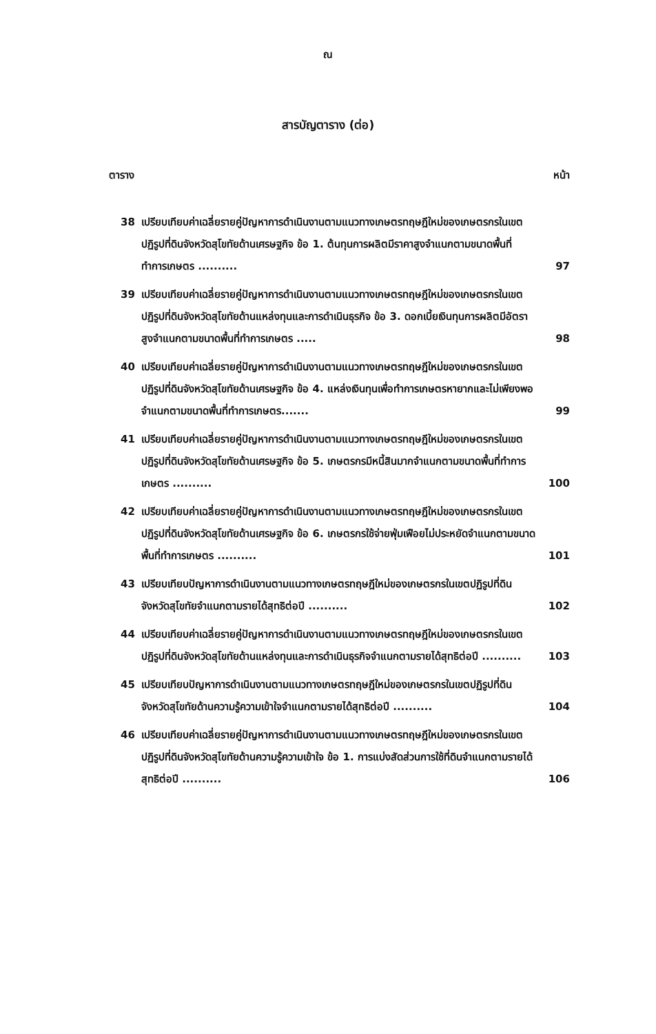ณ
สารบัญตาราง (ต่อ)
ตาราง หน้า
38 เปรียบเทียบค่าเฉลี่ยรายคู่ปัญหาการดำเนินงานตามแนวทางเกษตรทฤษฎีใหม่ของเกษตรกรในเขตปฏิรูปที่ดินจังหวัดสุโขทัยด้านเศรษฐกิจ ข้อ 1. ต้นทุนการผลิตมีราคาสูงจำแนกตามขนาดพื้นที่ทำการเกษตร .......... 97
39 เปรียบเทียบค่าเฉลี่ยรายคู่ปัญหาการดำเนินงานตามแนวทางเกษตรทฤษฎีใหม่ของเกษตรกรในเขตปฏิรูปที่ดินจังหวัดสุโขทัยด้านแหล่งทุนและการดำเนินธุรกิจ ข้อ 3. ดอกเบี้ยเงินทุนการผลิตมีอัตราสูงจำแนกตามขนาดพื้นที่ทำการเกษตร ..... 98
40 เปรียบเทียบค่าเฉลี่ยรายคู่ปัญหาการดำเนินงานตามแนวทางเกษตรทฤษฎีใหม่ของเกษตรกรในเขตปฏิรูปที่ดินจังหวัดสุโขทัยด้านเศรษฐกิจ ข้อ 4. แหล่งเงินทุนเพื่อทำการเกษตรหายากและไม่เพียงพอจำแนกตามขนาดพื้นที่ทำการเกษตร....... 99
41 เปรียบเทียบค่าเฉลี่ยรายคู่ปัญหาการดำเนินงานตามแนวทางเกษตรทฤษฎีใหม่ของเกษตรกรในเขตปฏิรูปที่ดินจังหวัดสุโขทัยด้านเศรษฐกิจ ข้อ 5. เกษตรกรมีหนี้สินมากจำแนกตามขนาดพื้นที่ทำการเกษตร .......... 100
42 เปรียบเทียบค่าเฉลี่ยรายคู่ปัญหาการดำเนินงานตามแนวทางเกษตรทฤษฎีใหม่ของเกษตรกรในเขตปฏิรูปที่ดินจังหวัดสุโขทัยด้านเศรษฐกิจ ข้อ 6. เกษตรกรใช้จ่ายฟุ่มเฟือยไม่ประหยัดจำแนกตามขนาดพื้นที่ทำการเกษตร .......... 101
43 เปรียบเทียบปัญหาการดำเนินงานตามแนวทางเกษตรทฤษฎีใหม่ของเกษตรกรในเขตปฏิรูปที่ดินจังหวัดสุโขทัยจำแนกตามรายได้สุทธิต่อปี .......... 102
44 เปรียบเทียบค่าเฉลี่ยรายคู่ปัญหาการดำเนินงานตามแนวทางเกษตรทฤษฎีใหม่ของเกษตรกรในเขตปฏิรูปที่ดินจังหวัดสุโขทัยด้านแหล่งทุนและการดำเนินธุรกิจจำแนกตามรายได้สุทธิต่อปี .......... 103
45 เปรียบเทียบปัญหาการดำเนินงานตามแนวทางเกษตรทฤษฎีใหม่ของเกษตรกรในเขตปฏิรูปที่ดินจังหวัดสุโขทัยด้านความรู้ความเข้าใจจำแนกตามรายได้สุทธิต่อปี .......... 104
46 เปรียบเทียบค่าเฉลี่ยรายคู่ปัญหาการดำเนินงานตามแนวทางเกษตรทฤษฎีใหม่ของเกษตรกรในเขตปฏิรูปที่ดินจังหวัดสุโขทัยด้านความรู้ความเข้าใจ ข้อ 1. การแบ่งสัดส่วนการใช้ที่ดินจำแนกตามรายได้สุทธิต่อปี .......... 106